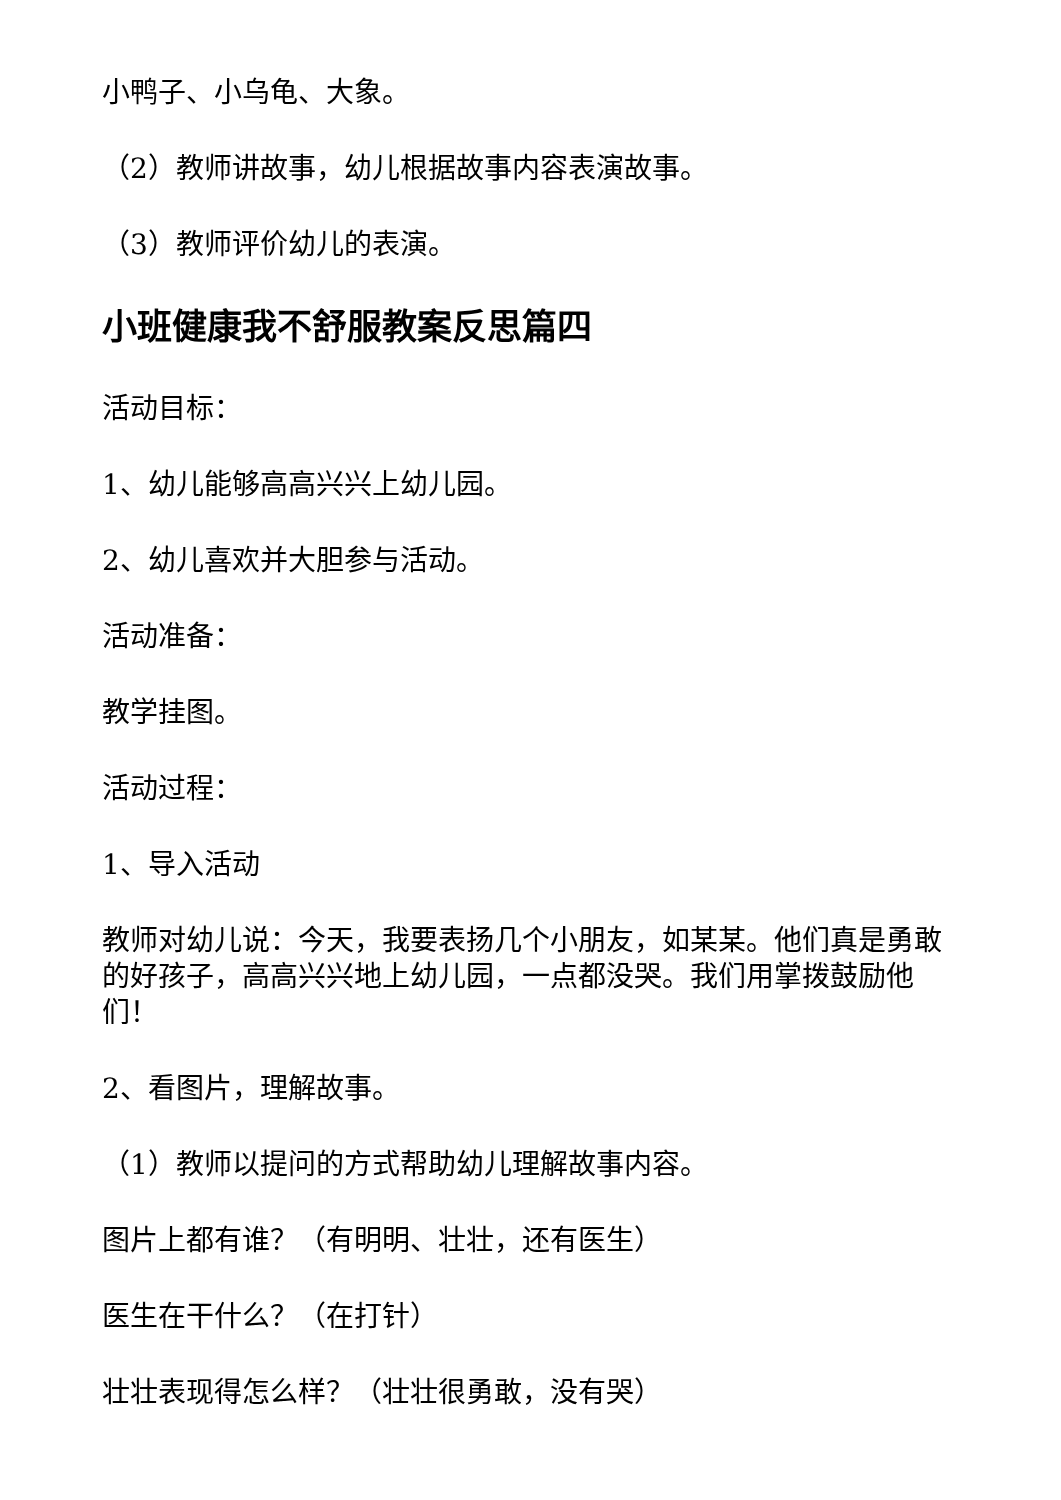小鸭子、小乌龟、大象。
（2）教师讲故事，幼儿根据故事内容表演故事。
（3）教师评价幼儿的表演。
小班健康我不舒服教案反思篇四
活动目标：
1、幼儿能够高高兴兴上幼儿园。
2、幼儿喜欢并大胆参与活动。
活动准备：
教学挂图。
活动过程：
1、导入活动
教师对幼儿说：今天，我要表扬几个小朋友，如某某。他们真是勇敢的好孩子，高高兴兴地上幼儿园，一点都没哭。我们用掌拨鼓励他们！
2、看图片，理解故事。
（1）教师以提问的方式帮助幼儿理解故事内容。
图片上都有谁？（有明明、壮壮，还有医生）
医生在干什么？（在打针）
壮壮表现得怎么样？（壮壮很勇敢，没有哭）